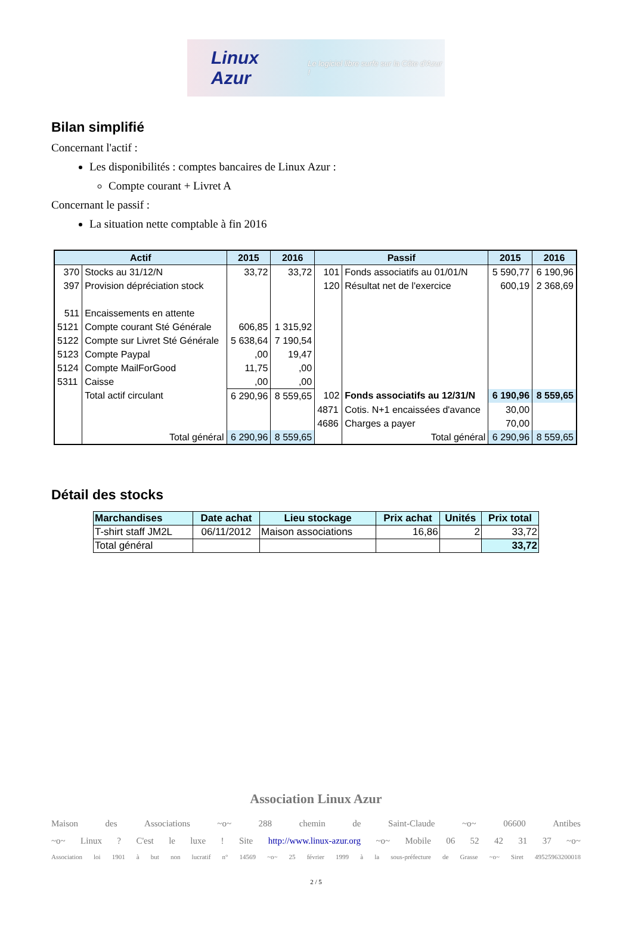Linux Azur Le logiciel libre surfe sur la Côte d'Azur !
Bilan simplifié
Concernant l'actif :
Les disponibilités : comptes bancaires de Linux Azur :
Compte courant + Livret A
Concernant le passif :
La situation nette comptable à fin 2016
| Actif | | 2015 | 2016 | Passif | | 2015 | 2016 |
| --- | --- | --- | --- | --- | --- | --- | --- |
| 370 | Stocks au 31/12/N | 33,72 | 33,72 | 101 | Fonds associatifs au 01/01/N | 5 590,77 | 6 190,96 |
| 397 | Provision dépréciation stock | | | 120 | Résultat net de l'exercice | 600,19 | 2 368,69 |
| 511 | Encaissements en attente | | | | | | |
| 5121 | Compte courant Sté Générale | 606,85 | 1 315,92 | | | | |
| 5122 | Compte sur Livret Sté Générale | 5 638,64 | 7 190,54 | | | | |
| 5123 | Compte Paypal | ,00 | 19,47 | | | | |
| 5124 | Compte MailForGood | 11,75 | ,00 | | | | |
| 5311 | Caisse | ,00 | ,00 | | | | |
| | Total actif circulant | 6 290,96 | 8 559,65 | 102 | Fonds associatifs au 12/31/N | 6 190,96 | 8 559,65 |
| | | | | 4871 | Cotis. N+1 encaissées d'avance | 30,00 | |
| | | | | 4686 | Charges a payer | 70,00 | |
| | Total général | 6 290,96 | 8 559,65 | | Total général | 6 290,96 | 8 559,65 |
Détail des stocks
| Marchandises | Date achat | Lieu stockage | Prix achat | Unités | Prix total |
| --- | --- | --- | --- | --- | --- |
| T-shirt staff JM2L | 06/11/2012 | Maison associations | 16,86 | 2 | 33,72 |
| Total général | | | | | 33,72 |
Association Linux Azur
Maison des Associations ~o~ 288 chemin de Saint-Claude ~o~ 06600 Antibes
~o~ Linux? C'est le luxe! Site http://www.linux-azur.org ~o~ Mobile 06 52 42 31 37 ~o~
Association loi 1901 à but non lucratif n° 14569 ~o~ 25 février 1999 à la sous-préfecture de Grasse ~o~ Siret 49525963200018
2 / 5